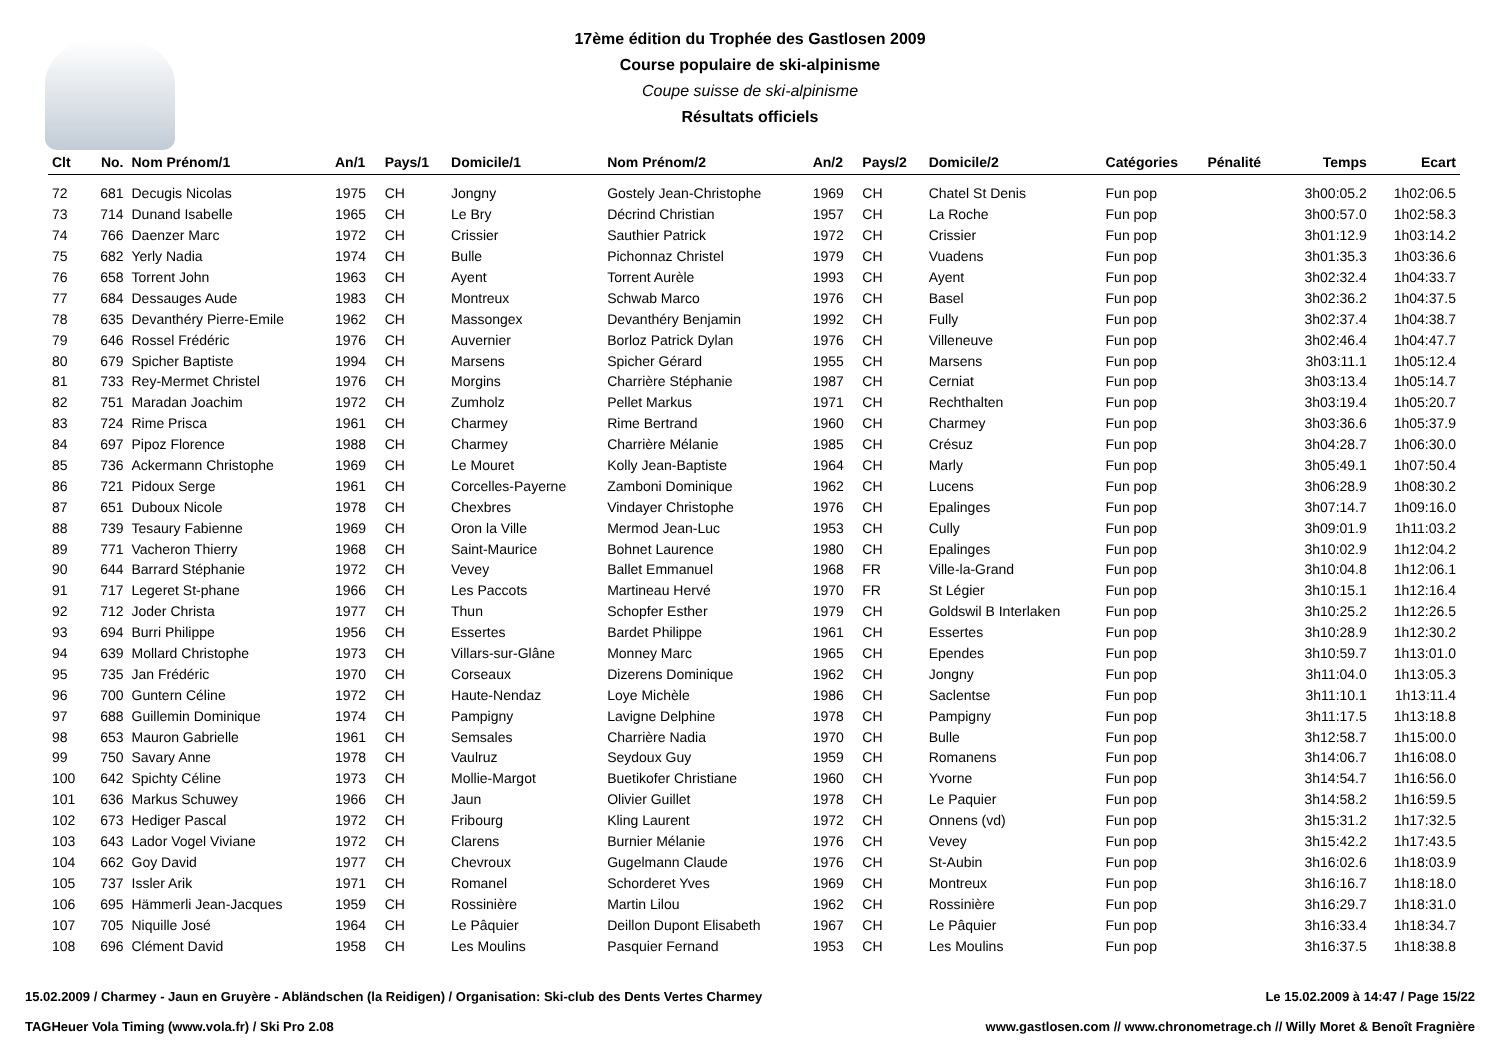17ème édition du Trophée des Gastlosen 2009
Course populaire de ski-alpinisme
Coupe suisse de ski-alpinisme
Résultats officiels
| Clt | No. | Nom Prénom/1 | An/1 | Pays/1 | Domicile/1 | Nom Prénom/2 | An/2 | Pays/2 | Domicile/2 | Catégories | Pénalité | Temps | Ecart |
| --- | --- | --- | --- | --- | --- | --- | --- | --- | --- | --- | --- | --- | --- |
| 72 | 681 | Decugis Nicolas | 1975 | CH | Jongny | Gostely Jean-Christophe | 1969 | CH | Chatel St Denis | Fun pop | | 3h00:05.2 | 1h02:06.5 |
| 73 | 714 | Dunand Isabelle | 1965 | CH | Le Bry | Décrind Christian | 1957 | CH | La Roche | Fun pop | | 3h00:57.0 | 1h02:58.3 |
| 74 | 766 | Daenzer Marc | 1972 | CH | Crissier | Sauthier Patrick | 1972 | CH | Crissier | Fun pop | | 3h01:12.9 | 1h03:14.2 |
| 75 | 682 | Yerly Nadia | 1974 | CH | Bulle | Pichonnaz Christel | 1979 | CH | Vuadens | Fun pop | | 3h01:35.3 | 1h03:36.6 |
| 76 | 658 | Torrent John | 1963 | CH | Ayent | Torrent Aurèle | 1993 | CH | Ayent | Fun pop | | 3h02:32.4 | 1h04:33.7 |
| 77 | 684 | Dessauges Aude | 1983 | CH | Montreux | Schwab Marco | 1976 | CH | Basel | Fun pop | | 3h02:36.2 | 1h04:37.5 |
| 78 | 635 | Devanthéry Pierre-Emile | 1962 | CH | Massongex | Devanthéry Benjamin | 1992 | CH | Fully | Fun pop | | 3h02:37.4 | 1h04:38.7 |
| 79 | 646 | Rossel Frédéric | 1976 | CH | Auvernier | Borloz Patrick Dylan | 1976 | CH | Villeneuve | Fun pop | | 3h02:46.4 | 1h04:47.7 |
| 80 | 679 | Spicher Baptiste | 1994 | CH | Marsens | Spicher Gérard | 1955 | CH | Marsens | Fun pop | | 3h03:11.1 | 1h05:12.4 |
| 81 | 733 | Rey-Mermet Christel | 1976 | CH | Morgins | Charrière Stéphanie | 1987 | CH | Cerniat | Fun pop | | 3h03:13.4 | 1h05:14.7 |
| 82 | 751 | Maradan Joachim | 1972 | CH | Zumholz | Pellet Markus | 1971 | CH | Rechthalten | Fun pop | | 3h03:19.4 | 1h05:20.7 |
| 83 | 724 | Rime Prisca | 1961 | CH | Charmey | Rime Bertrand | 1960 | CH | Charmey | Fun pop | | 3h03:36.6 | 1h05:37.9 |
| 84 | 697 | Pipoz Florence | 1988 | CH | Charmey | Charrière Mélanie | 1985 | CH | Crésuz | Fun pop | | 3h04:28.7 | 1h06:30.0 |
| 85 | 736 | Ackermann Christophe | 1969 | CH | Le Mouret | Kolly Jean-Baptiste | 1964 | CH | Marly | Fun pop | | 3h05:49.1 | 1h07:50.4 |
| 86 | 721 | Pidoux Serge | 1961 | CH | Corcelles-Payerne | Zamboni Dominique | 1962 | CH | Lucens | Fun pop | | 3h06:28.9 | 1h08:30.2 |
| 87 | 651 | Duboux Nicole | 1978 | CH | Chexbres | Vindayer Christophe | 1976 | CH | Epalinges | Fun pop | | 3h07:14.7 | 1h09:16.0 |
| 88 | 739 | Tesaury Fabienne | 1969 | CH | Oron la Ville | Mermod Jean-Luc | 1953 | CH | Cully | Fun pop | | 3h09:01.9 | 1h11:03.2 |
| 89 | 771 | Vacheron Thierry | 1968 | CH | Saint-Maurice | Bohnet Laurence | 1980 | CH | Epalinges | Fun pop | | 3h10:02.9 | 1h12:04.2 |
| 90 | 644 | Barrard Stéphanie | 1972 | CH | Vevey | Ballet Emmanuel | 1968 | FR | Ville-la-Grand | Fun pop | | 3h10:04.8 | 1h12:06.1 |
| 91 | 717 | Legeret St-phane | 1966 | CH | Les Paccots | Martineau Hervé | 1970 | FR | St Légier | Fun pop | | 3h10:15.1 | 1h12:16.4 |
| 92 | 712 | Joder Christa | 1977 | CH | Thun | Schopfer Esther | 1979 | CH | Goldswil B Interlaken | Fun pop | | 3h10:25.2 | 1h12:26.5 |
| 93 | 694 | Burri Philippe | 1956 | CH | Essertes | Bardet Philippe | 1961 | CH | Essertes | Fun pop | | 3h10:28.9 | 1h12:30.2 |
| 94 | 639 | Mollard Christophe | 1973 | CH | Villars-sur-Glâne | Monney Marc | 1965 | CH | Ependes | Fun pop | | 3h10:59.7 | 1h13:01.0 |
| 95 | 735 | Jan Frédéric | 1970 | CH | Corseaux | Dizerens Dominique | 1962 | CH | Jongny | Fun pop | | 3h11:04.0 | 1h13:05.3 |
| 96 | 700 | Guntern Céline | 1972 | CH | Haute-Nendaz | Loye Michèle | 1986 | CH | Saclentse | Fun pop | | 3h11:10.1 | 1h13:11.4 |
| 97 | 688 | Guillemin Dominique | 1974 | CH | Pampigny | Lavigne Delphine | 1978 | CH | Pampigny | Fun pop | | 3h11:17.5 | 1h13:18.8 |
| 98 | 653 | Mauron Gabrielle | 1961 | CH | Semsales | Charrière Nadia | 1970 | CH | Bulle | Fun pop | | 3h12:58.7 | 1h15:00.0 |
| 99 | 750 | Savary Anne | 1978 | CH | Vaulruz | Seydoux Guy | 1959 | CH | Romanens | Fun pop | | 3h14:06.7 | 1h16:08.0 |
| 100 | 642 | Spichty Céline | 1973 | CH | Mollie-Margot | Buetikofer Christiane | 1960 | CH | Yvorne | Fun pop | | 3h14:54.7 | 1h16:56.0 |
| 101 | 636 | Markus Schuwey | 1966 | CH | Jaun | Olivier Guillet | 1978 | CH | Le Paquier | Fun pop | | 3h14:58.2 | 1h16:59.5 |
| 102 | 673 | Hediger Pascal | 1972 | CH | Fribourg | Kling Laurent | 1972 | CH | Onnens (vd) | Fun pop | | 3h15:31.2 | 1h17:32.5 |
| 103 | 643 | Lador Vogel Viviane | 1972 | CH | Clarens | Burnier Mélanie | 1976 | CH | Vevey | Fun pop | | 3h15:42.2 | 1h17:43.5 |
| 104 | 662 | Goy David | 1977 | CH | Chevroux | Gugelmann Claude | 1976 | CH | St-Aubin | Fun pop | | 3h16:02.6 | 1h18:03.9 |
| 105 | 737 | Issler Arik | 1971 | CH | Romanel | Schorderet Yves | 1969 | CH | Montreux | Fun pop | | 3h16:16.7 | 1h18:18.0 |
| 106 | 695 | Hämmerli Jean-Jacques | 1959 | CH | Rossinière | Martin Lilou | 1962 | CH | Rossinière | Fun pop | | 3h16:29.7 | 1h18:31.0 |
| 107 | 705 | Niquille José | 1964 | CH | Le Pâquier | Deillon Dupont Elisabeth | 1967 | CH | Le Pâquier | Fun pop | | 3h16:33.4 | 1h18:34.7 |
| 108 | 696 | Clément David | 1958 | CH | Les Moulins | Pasquier Fernand | 1953 | CH | Les Moulins | Fun pop | | 3h16:37.5 | 1h18:38.8 |
15.02.2009 / Charmey - Jaun en Gruyère - Abländschen (la Reidigen) / Organisation: Ski-club des Dents Vertes Charmey Le 15.02.2009 à 14:47 / Page 15/22
TAGHeuer Vola Timing (www.vola.fr) / Ski Pro 2.08 www.gastlosen.com // www.chronometrage.ch // Willy Moret & Benoît Fragnière